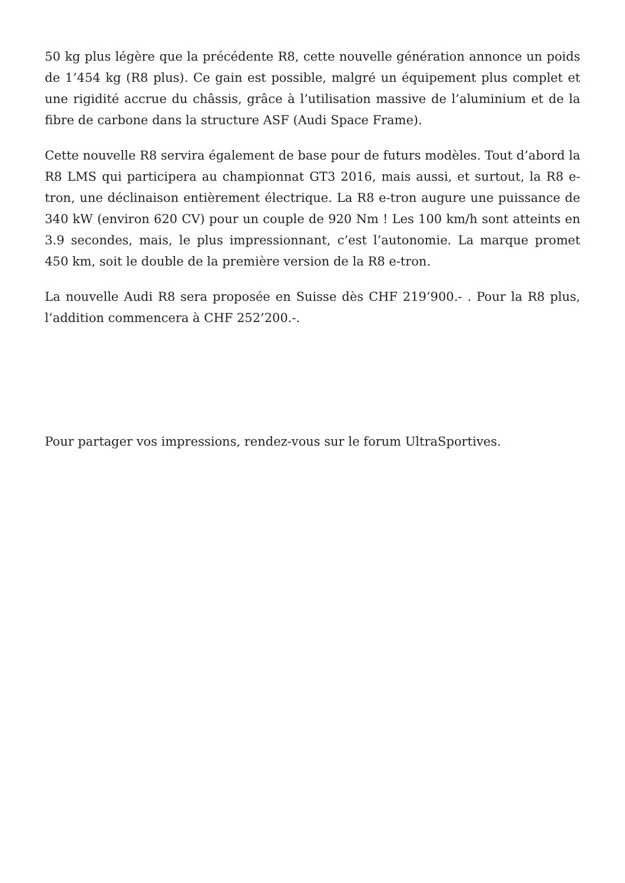50 kg plus légère que la précédente R8, cette nouvelle génération annonce un poids de 1’454 kg (R8 plus). Ce gain est possible, malgré un équipement plus complet et une rigidité accrue du châssis, grâce à l’utilisation massive de l’aluminium et de la fibre de carbone dans la structure ASF (Audi Space Frame).
Cette nouvelle R8 servira également de base pour de futurs modèles. Tout d’abord la R8 LMS qui participera au championnat GT3 2016, mais aussi, et surtout, la R8 e-tron, une déclinaison entièrement électrique. La R8 e-tron augure une puissance de 340 kW (environ 620 CV) pour un couple de 920 Nm ! Les 100 km/h sont atteints en 3.9 secondes, mais, le plus impressionnant, c’est l’autonomie. La marque promet 450 km, soit le double de la première version de la R8 e-tron.
La nouvelle Audi R8 sera proposée en Suisse dès CHF 219’900.- . Pour la R8 plus, l’addition commencera à CHF 252’200.-.
Pour partager vos impressions, rendez-vous sur le forum UltraSportives.